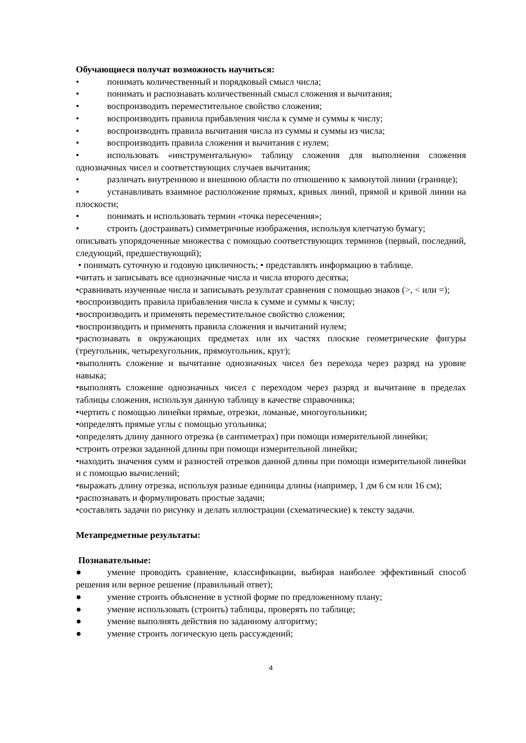Обучающиеся получат возможность научиться:
• понимать количественный и порядковый смысл числа;
• понимать и распознавать количественный смысл сложения и вычитания;
• воспроизводить переместительное свойство сложения;
• воспроизводить правила прибавления числа к сумме и суммы к числу;
• воспроизводить правила вычитания числа из суммы и суммы из числа;
• воспроизводить правила сложения и вычитания с нулем;
• использовать «инструментальную» таблицу сложения для выполнения сложения однозначных чисел и соответствующих случаев вычитания;
• различать внутреннюю и внешнюю области по отношению к замкнутой линии (границе);
• устанавливать взаимное расположение прямых, кривых линий, прямой и кривой линии на плоскости;
• понимать и использовать термин «точка пересечения»;
• строить (достраивать) симметричные изображения, используя клетчатую бумагу;
описывать упорядоченные множества с помощью соответствующих терминов (первый, последний, следующий, предшествующий);
• понимать суточную и годовую цикличность; • представлять информацию в таблице.
•читать и записывать все однозначные числа и числа второго десятка;
•сравнивать изученные числа и записывать результат сравнения с помощью знаков (>, < или =);
•воспроизводить правила прибавления числа к сумме и суммы к числу;
•воспроизводить и применять переместительное свойство сложения;
•воспроизводить и применять правила сложения и вычитаний нулем;
•распознавать в окружающих предметах или их частях плоские геометрические фигуры (треугольник, четырехугольник, прямоугольник, круг);
•выполнять сложение и вычитание однозначных чисел без перехода через разряд на уровне навыка;
•выполнять сложение однозначных чисел с переходом через разряд и вычитание в пределах таблицы сложения, используя данную таблицу в качестве справочника;
•чертить с помощью линейки прямые, отрезки, ломаные, многоугольники;
•определять прямые углы с помощью угольника;
•определять длину данного отрезка (в сантиметрах) при помощи измерительной линейки;
•строить отрезки заданной длины при помощи измерительной линейки;
•находить значения сумм и разностей отрезков данной длины при помощи измерительной линейки и с помощью вычислений;
•выражать длину отрезка, используя разные единицы длины (например, 1 дм 6 см или 16 см);
•распознавать и формулировать простые задачи;
•составлять задачи по рисунку и делать иллюстрации (схематические) к тексту задачи.
Метапредметные результаты:
Познавательные:
● умение проводить сравнение, классификации, выбирая наиболее эффективный способ решения или верное решение (правильный ответ);
● умение строить объяснение в устной форме по предложенному плану;
● умение использовать (строить) таблицы, проверять по таблице;
● умение выполнять действия по заданному алгоритму;
● умение строить логическую цепь рассуждений;
4